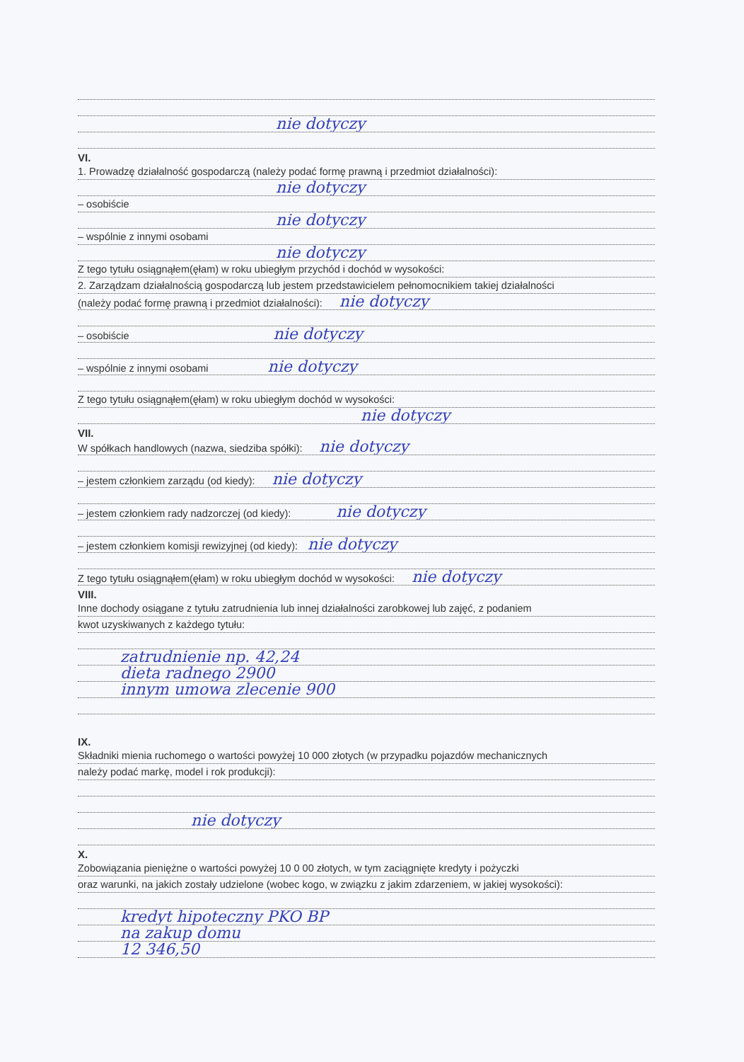nie dotyczy
VI.
1. Prowadzę działalność gospodarczą (należy podać formę prawną i przedmiot działalności):
nie dotyczy
– osobiście
nie dotyczy
– wspólnie z innymi osobami
nie dotyczy
Z tego tytułu osiągnąłem(ęłam) w roku ubiegłym przychód i dochód w wysokości:
2. Zarządzam działalnością gospodarczą lub jestem przedstawicielem pełnomocnikiem takiej działalności
(należy podać formę prawną i przedmiot działalności): nie dotyczy
– osobiście nie dotyczy
– wspólnie z innymi osobami nie dotyczy
Z tego tytułu osiągnąłem(ęłam) w roku ubiegłym dochód w wysokości:
nie dotyczy
VII.
W spółkach handlowych (nazwa, siedziba spółki): nie dotyczy
– jestem członkiem zarządu (od kiedy): nie dotyczy
– jestem członkiem rady nadzorczej (od kiedy): nie dotyczy
– jestem członkiem komisji rewizyjnej (od kiedy): nie dotyczy
Z tego tytułu osiągnąłem(ęłam) w roku ubiegłym dochód w wysokości: nie dotyczy
VIII.
Inne dochody osiągane z tytułu zatrudnienia lub innej działalności zarobkowej lub zajęć, z podaniem
kwot uzyskiwanych z każdego tytułu:
zatrudnienie np. 42,24
dieta radnego 2900
innym umowa zlecenie 900
IX.
Składniki mienia ruchomego o wartości powyżej 10 000 złotych (w przypadku pojazdów mechanicznych
należy podać markę, model i rok produkcji):
nie dotyczy
X.
Zobowiązania pieniężne o wartości powyżej 10 0 00 złotych, w tym zaciągnięte kredyty i pożyczki
oraz warunki, na jakich zostały udzielone (wobec kogo, w związku z jakim zdarzeniem, w jakiej wysokości):
kredyt hipoteczny PKO BP
na zakup domu
12 346,50